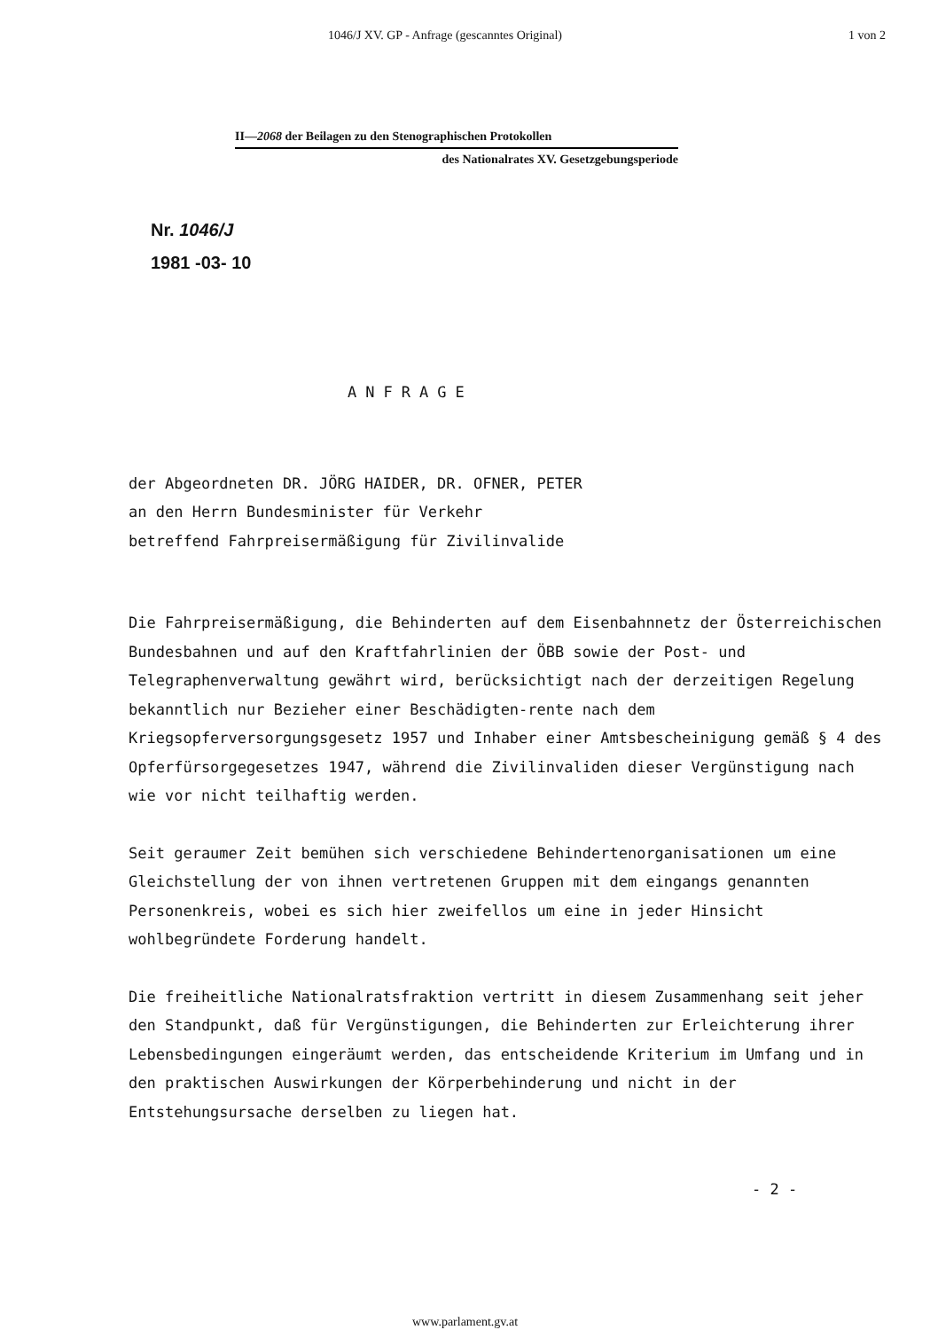1046/J XV. GP - Anfrage (gescanntes Original) 1 von 2
II—2068 der Beilagen zu den Stenographischen Protokollen
des Nationalrates XV. Gesetzgebungsperiode
Nr. 1046/J
1981 -03- 10
ANFRAGE
der Abgeordneten DR. JÖRG HAIDER, DR. OFNER, PETER
an den Herrn Bundesminister für Verkehr
betreffend Fahrpreisermäßigung für Zivilinvalide
Die Fahrpreisermäßigung, die Behinderten auf dem Eisenbahnnetz der Österreichischen Bundesbahnen und auf den Kraftfahrlinien der ÖBB sowie der Post- und Telegraphenverwaltung gewährt wird, berücksichtigt nach der derzeitigen Regelung bekanntlich nur Bezieher einer Beschädigten-rente nach dem Kriegsopferversorgungsgesetz 1957 und Inhaber einer Amtsbescheinigung gemäß § 4 des Opferfürsorgegesetzes 1947, während die Zivilinvaliden dieser Vergünstigung nach wie vor nicht teilhaftig werden.
Seit geraumer Zeit bemühen sich verschiedene Behindertenorganisationen um eine Gleichstellung der von ihnen vertretenen Gruppen mit dem eingangs genannten Personenkreis, wobei es sich hier zweifellos um eine in jeder Hinsicht wohlbegründete Forderung handelt.
Die freiheitliche Nationalratsfraktion vertritt in diesem Zusammenhang seit jeher den Standpunkt, daß für Vergünstigungen, die Behinderten zur Erleichterung ihrer Lebensbedingungen eingeräumt werden, das entscheidende Kriterium im Umfang und in den praktischen Auswirkungen der Körperbehinderung und nicht in der Entstehungsursache derselben zu liegen hat.
- 2 -
www.parlament.gv.at